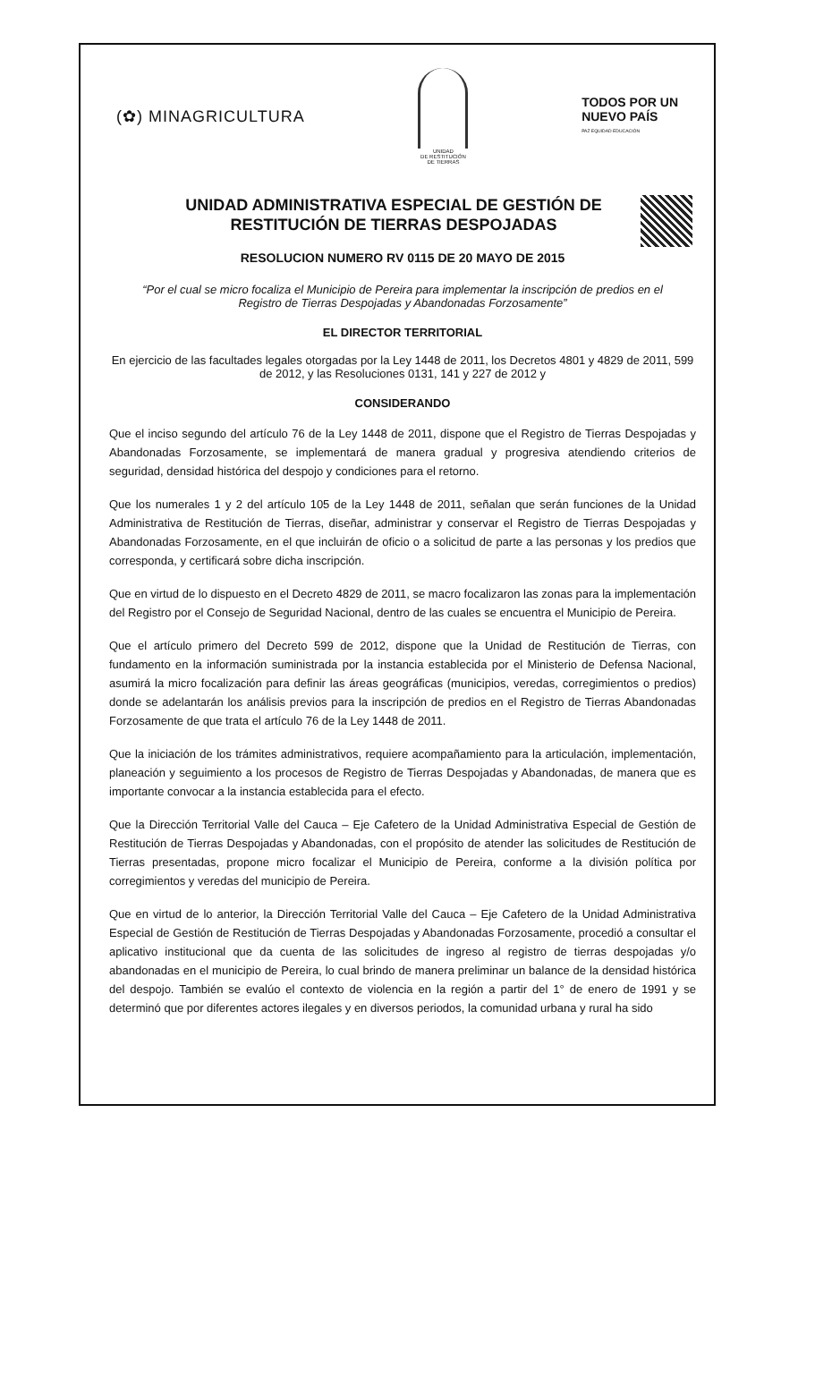(✿) MINAGRICULTURA
UNIDAD
DE RESTITUCIÓN
DE TIERRAS
TODOS POR UN
NUEVO PAÍS
PAZ EQUIDAD EDUCACIÓN
UNIDAD ADMINISTRATIVA ESPECIAL DE GESTIÓN DE RESTITUCIÓN DE TIERRAS DESPOJADAS
RESOLUCION NUMERO RV 0115 DE 20 MAYO DE 2015
“Por el cual se micro focaliza el Municipio de Pereira para implementar la inscripción de predios en el Registro de Tierras Despojadas y Abandonadas Forzosamente”
EL DIRECTOR TERRITORIAL
En ejercicio de las facultades legales otorgadas por la Ley 1448 de 2011, los Decretos 4801 y 4829 de 2011, 599 de 2012, y las Resoluciones 0131, 141 y 227 de 2012 y
CONSIDERANDO
Que el inciso segundo del artículo 76 de la Ley 1448 de 2011, dispone que el Registro de Tierras Despojadas y Abandonadas Forzosamente, se implementará de manera gradual y progresiva atendiendo criterios de seguridad, densidad histórica del despojo y condiciones para el retorno.
Que los numerales 1 y 2 del artículo 105 de la Ley 1448 de 2011, señalan que serán funciones de la Unidad Administrativa de Restitución de Tierras, diseñar, administrar y conservar el Registro de Tierras Despojadas y Abandonadas Forzosamente, en el que incluirán de oficio o a solicitud de parte a las personas y los predios que corresponda, y certificará sobre dicha inscripción.
Que en virtud de lo dispuesto en el Decreto 4829 de 2011, se macro focalizaron las zonas para la implementación del Registro por el Consejo de Seguridad Nacional, dentro de las cuales se encuentra el Municipio de Pereira.
Que el artículo primero del Decreto 599 de 2012, dispone que la Unidad de Restitución de Tierras, con fundamento en la información suministrada por la instancia establecida por el Ministerio de Defensa Nacional, asumirá la micro focalización para definir las áreas geográficas (municipios, veredas, corregimientos o predios) donde se adelantarán los análisis previos para la inscripción de predios en el Registro de Tierras Abandonadas Forzosamente de que trata el artículo 76 de la Ley 1448 de 2011.
Que la iniciación de los trámites administrativos, requiere acompañamiento para la articulación, implementación, planeación y seguimiento a los procesos de Registro de Tierras Despojadas y Abandonadas, de manera que es importante convocar a la instancia establecida para el efecto.
Que la Dirección Territorial Valle del Cauca – Eje Cafetero de la Unidad Administrativa Especial de Gestión de Restitución de Tierras Despojadas y Abandonadas, con el propósito de atender las solicitudes de Restitución de Tierras presentadas, propone micro focalizar el Municipio de Pereira, conforme a la división política por corregimientos y veredas del municipio de Pereira.
Que en virtud de lo anterior, la Dirección Territorial Valle del Cauca – Eje Cafetero de la Unidad Administrativa Especial de Gestión de Restitución de Tierras Despojadas y Abandonadas Forzosamente, procedió a consultar el aplicativo institucional que da cuenta de las solicitudes de ingreso al registro de tierras despojadas y/o abandonadas en el municipio de Pereira, lo cual brindo de manera preliminar un balance de la densidad histórica del despojo. También se evalúo el contexto de violencia en la región a partir del 1° de enero de 1991 y se determinó que por diferentes actores ilegales y en diversos periodos, la comunidad urbana y rural ha sido